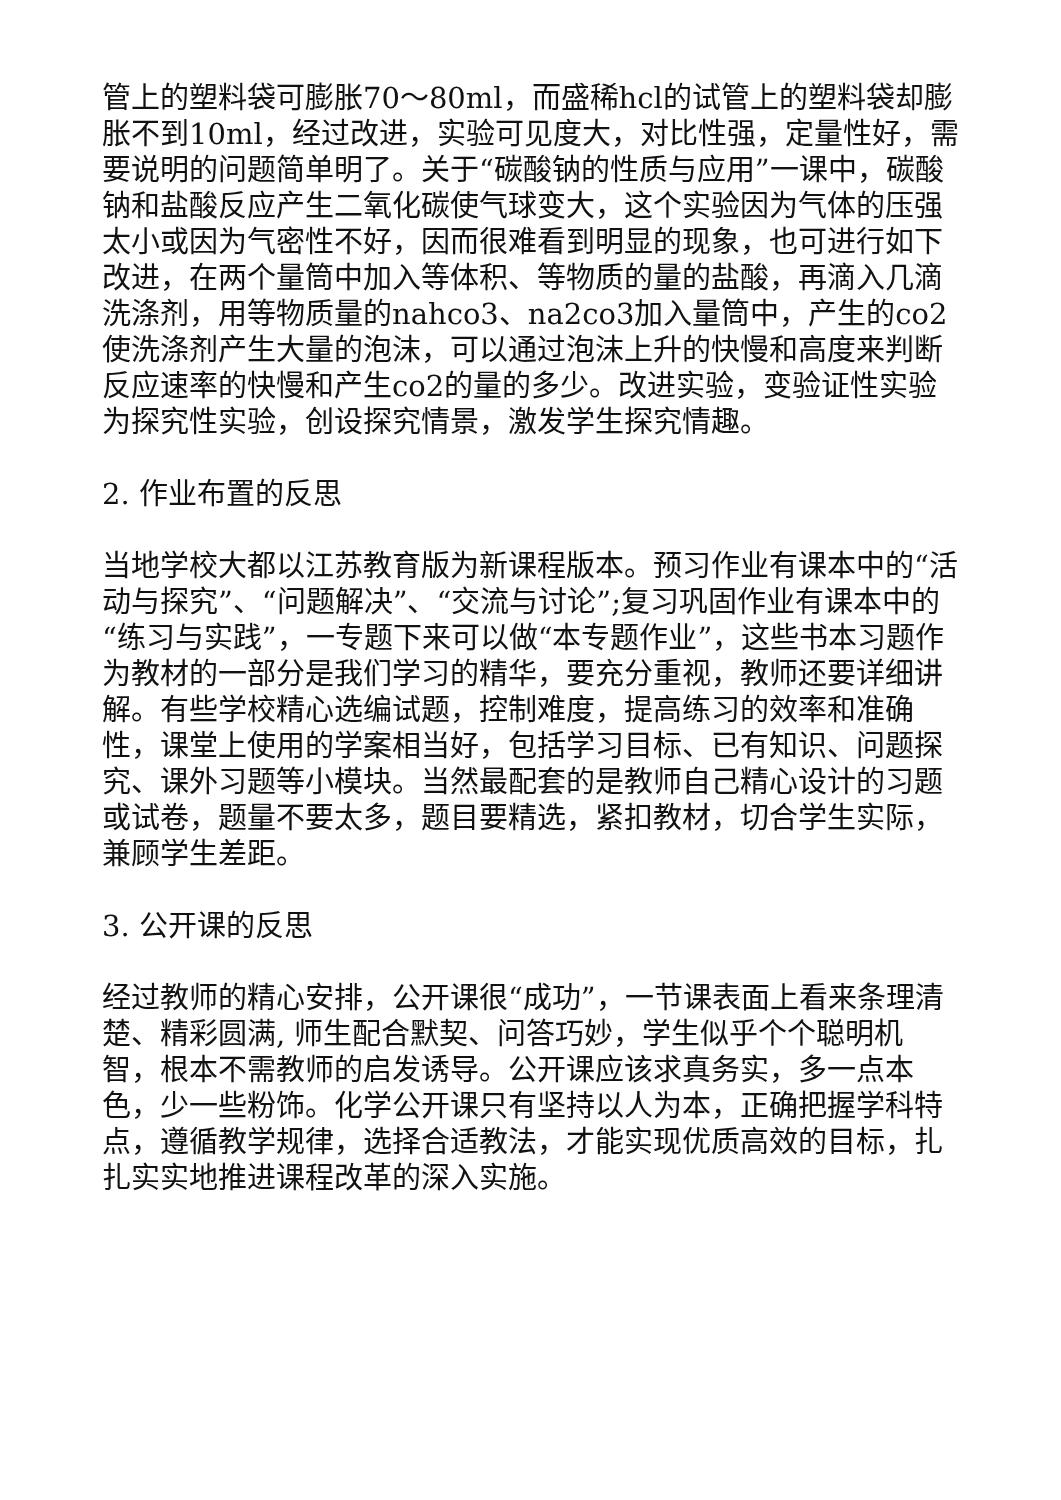管上的塑料袋可膨胀70～80ml，而盛稀hcl的试管上的塑料袋却膨胀不到10ml，经过改进，实验可见度大，对比性强，定量性好，需要说明的问题简单明了。关于“碳酸钠的性质与应用”一课中，碳酸钠和盐酸反应产生二氧化碳使气球变大，这个实验因为气体的压强太小或因为气密性不好，因而很难看到明显的现象，也可进行如下改进，在两个量筒中加入等体积、等物质的量的盐酸，再滴入几滴洗涤剂，用等物质量的nahco3、na2co3加入量筒中，产生的co2使洗涤剂产生大量的泡沫，可以通过泡沫上升的快慢和高度来判断反应速率的快慢和产生co2的量的多少。改进实验，变验证性实验为探究性实验，创设探究情景，激发学生探究情趣。
2. 作业布置的反思
当地学校大都以江苏教育版为新课程版本。预习作业有课本中的“活动与探究”、“问题解决”、“交流与讨论”;复习巩固作业有课本中的“练习与实践”，一专题下来可以做“本专题作业”，这些书本习题作为教材的一部分是我们学习的精华，要充分重视，教师还要详细讲解。有些学校精心选编试题，控制难度，提高练习的效率和准确性，课堂上使用的学案相当好，包括学习目标、已有知识、问题探究、课外习题等小模块。当然最配套的是教师自己精心设计的习题或试卷，题量不要太多，题目要精选，紧扣教材，切合学生实际，兼顾学生差距。
3. 公开课的反思
经过教师的精心安排，公开课很“成功”，一节课表面上看来条理清楚、精彩圆满, 师生配合默契、问答巧妙，学生似乎个个聪明机智，根本不需教师的启发诱导。公开课应该求真务实，多一点本色，少一些粉饰。化学公开课只有坚持以人为本，正确把握学科特点，遵循教学规律，选择合适教法，才能实现优质高效的目标，扎扎实实地推进课程改革的深入实施。